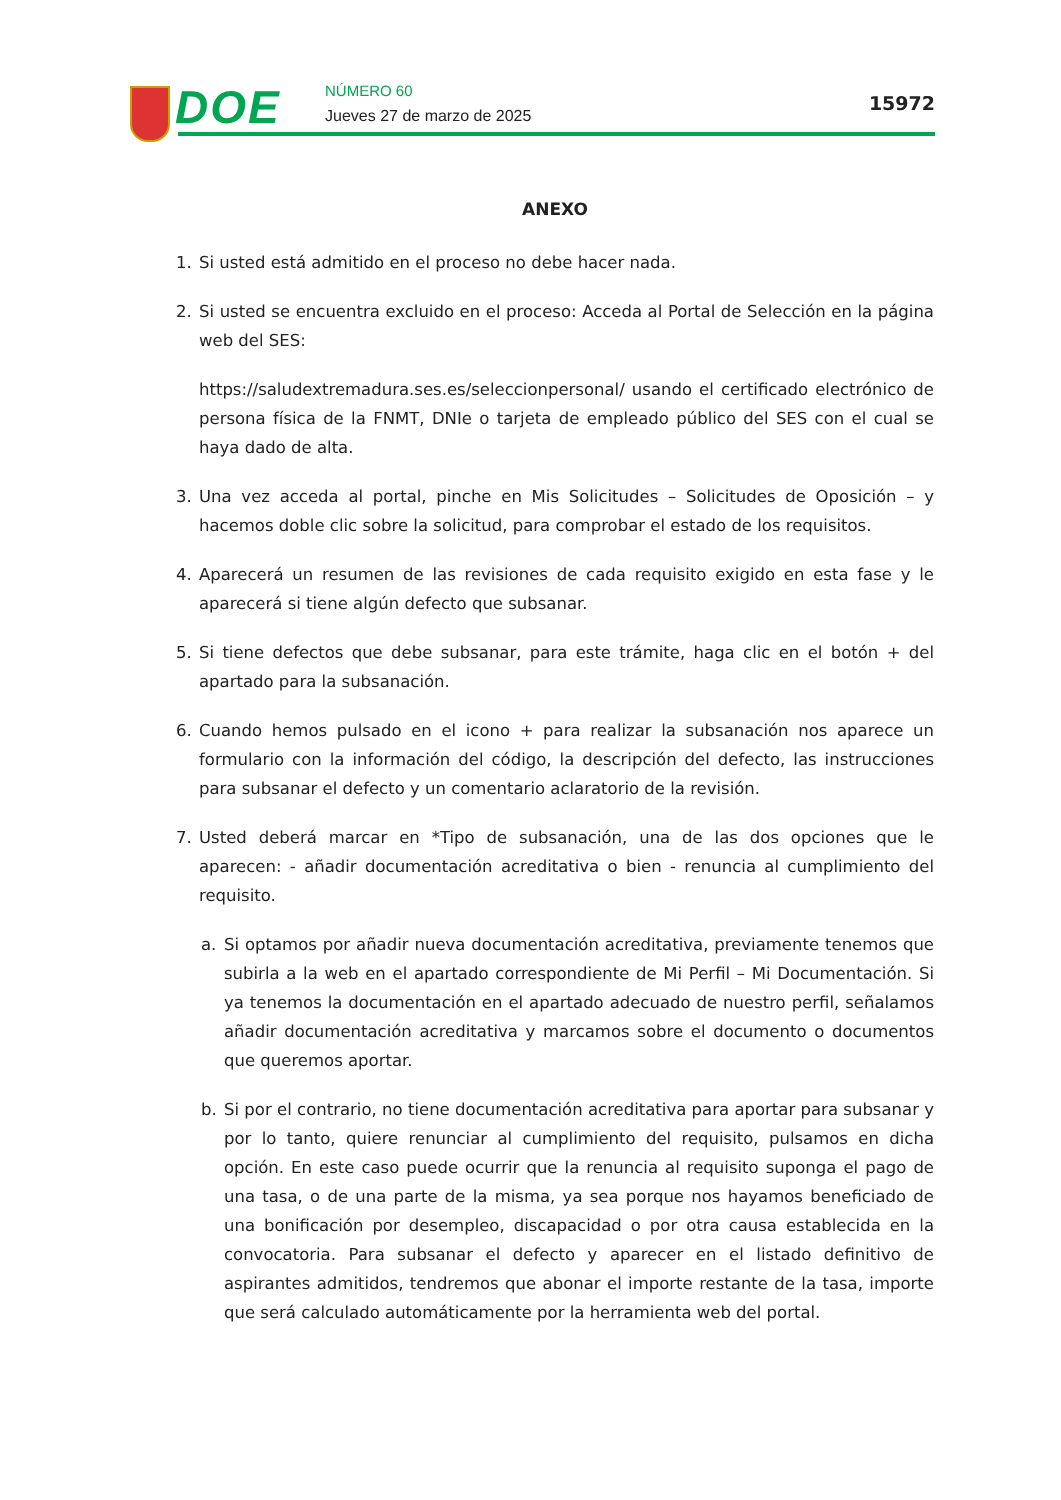DOE NÚMERO 60
Jueves 27 de marzo de 2025
15972
ANEXO
1. Si usted está admitido en el proceso no debe hacer nada.
2. Si usted se encuentra excluido en el proceso: Acceda al Portal de Selección en la página web del SES:
https://saludextremadura.ses.es/seleccionpersonal/ usando el certificado electrónico de persona física de la FNMT, DNIe o tarjeta de empleado público del SES con el cual se haya dado de alta.
3. Una vez acceda al portal, pinche en Mis Solicitudes – Solicitudes de Oposición – y hacemos doble clic sobre la solicitud, para comprobar el estado de los requisitos.
4. Aparecerá un resumen de las revisiones de cada requisito exigido en esta fase y le aparecerá si tiene algún defecto que subsanar.
5. Si tiene defectos que debe subsanar, para este trámite, haga clic en el botón + del apartado para la subsanación.
6. Cuando hemos pulsado en el icono + para realizar la subsanación nos aparece un formulario con la información del código, la descripción del defecto, las instrucciones para subsanar el defecto y un comentario aclaratorio de la revisión.
7. Usted deberá marcar en *Tipo de subsanación, una de las dos opciones que le aparecen: - añadir documentación acreditativa o bien - renuncia al cumplimiento del requisito.
a. Si optamos por añadir nueva documentación acreditativa, previamente tenemos que subirla a la web en el apartado correspondiente de Mi Perfil – Mi Documentación. Si ya tenemos la documentación en el apartado adecuado de nuestro perfil, señalamos añadir documentación acreditativa y marcamos sobre el documento o documentos que queremos aportar.
b. Si por el contrario, no tiene documentación acreditativa para aportar para subsanar y por lo tanto, quiere renunciar al cumplimiento del requisito, pulsamos en dicha opción. En este caso puede ocurrir que la renuncia al requisito suponga el pago de una tasa, o de una parte de la misma, ya sea porque nos hayamos beneficiado de una bonificación por desempleo, discapacidad o por otra causa establecida en la convocatoria. Para subsanar el defecto y aparecer en el listado definitivo de aspirantes admitidos, tendremos que abonar el importe restante de la tasa, importe que será calculado automáticamente por la herramienta web del portal.